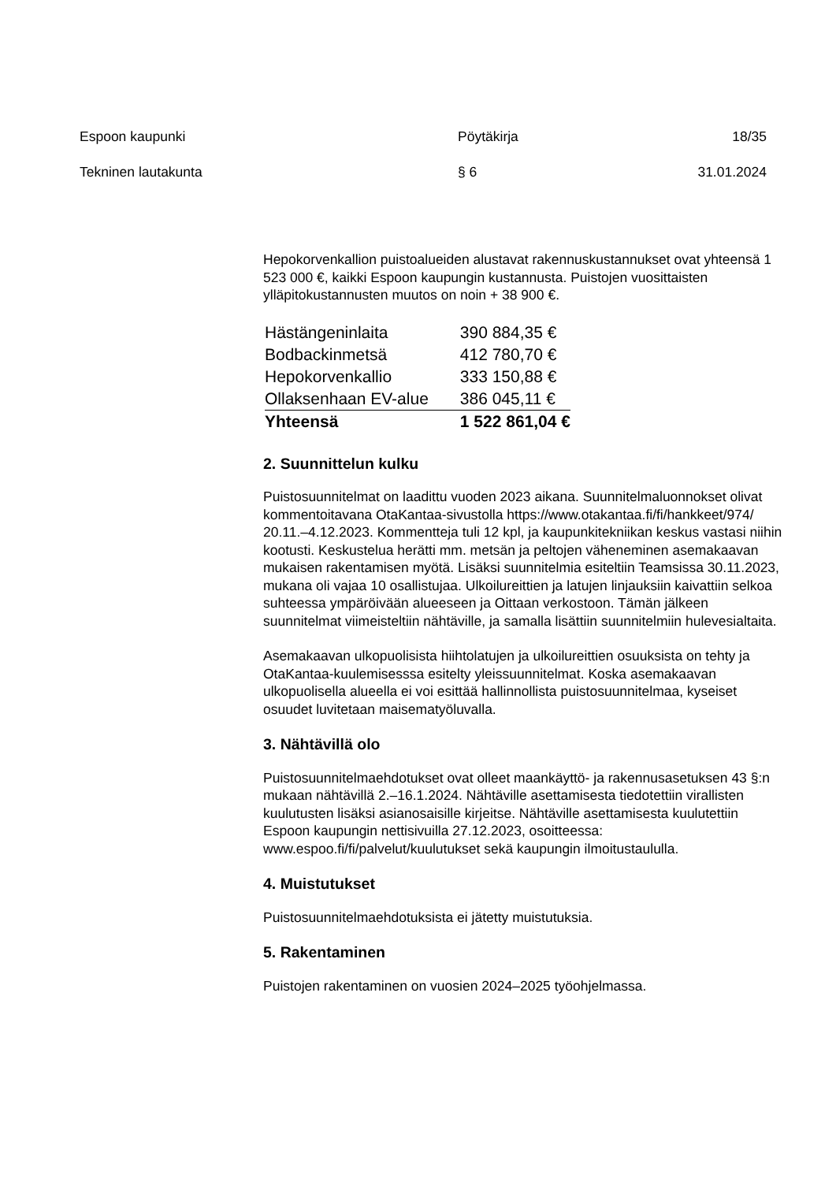Espoon kaupunki
Pöytäkirja
18/35
Tekninen lautakunta
§ 6
31.01.2024
Hepokorvenkallion puistoalueiden alustavat rakennuskustannukset ovat yhteensä 1 523 000 €, kaikki Espoon kaupungin kustannusta. Puistojen vuosittaisten ylläpitokustannusten muutos on noin + 38 900 €.
| Hästängeninlaita | 390 884,35 € |
| Bodbackinmetsä | 412 780,70 € |
| Hepokorvenkallio | 333 150,88 € |
| Ollaksenhaan EV-alue | 386 045,11 € |
| Yhteensä | 1 522 861,04 € |
2. Suunnittelun kulku
Puistosuunnitelmat on laadittu vuoden 2023 aikana. Suunnitelmaluonnokset olivat kommentoitavana OtaKantaa-sivustolla https://www.otakantaa.fi/fi/hankkeet/974/ 20.11.–4.12.2023. Kommentteja tuli 12 kpl, ja kaupunkitekniikan keskus vastasi niihin kootusti. Keskustelua herätti mm. metsän ja peltojen väheneminen asemakaavan mukaisen rakentamisen myötä. Lisäksi suunnitelmia esiteltiin Teamsissa 30.11.2023, mukana oli vajaa 10 osallistujaa. Ulkoilureittien ja latujen linjauksiin kaivattiin selkoa suhteessa ympäröivään alueeseen ja Oittaan verkostoon. Tämän jälkeen suunnitelmat viimeisteltiin nähtäville, ja samalla lisättiin suunnitelmiin hulevesialtaita.
Asemakaavan ulkopuolisista hiihtolatujen ja ulkoilureittien osuuksista on tehty ja OtaKantaa-kuulemisesssa esitelty yleissuunnitelmat. Koska asemakaavan ulkopuolisella alueella ei voi esittää hallinnollista puistosuunnitelmaa, kyseiset osuudet luvitetaan maisematyöluvalla.
3. Nähtävillä olo
Puistosuunnitelmaehdotukset ovat olleet maankäyttö- ja rakennusasetuksen 43 §:n mukaan nähtävillä 2.–16.1.2024. Nähtäville asettamisesta tiedotettiin virallisten kuulutusten lisäksi asianosaisille kirjeitse. Nähtäville asettamisesta kuulutettiin Espoon kaupungin nettisivuilla 27.12.2023, osoitteessa: www.espoo.fi/fi/palvelut/kuulutukset sekä kaupungin ilmoitustaululla.
4. Muistutukset
Puistosuunnitelmaehdotuksista ei jätetty muistutuksia.
5. Rakentaminen
Puistojen rakentaminen on vuosien 2024–2025 työohjelmassa.